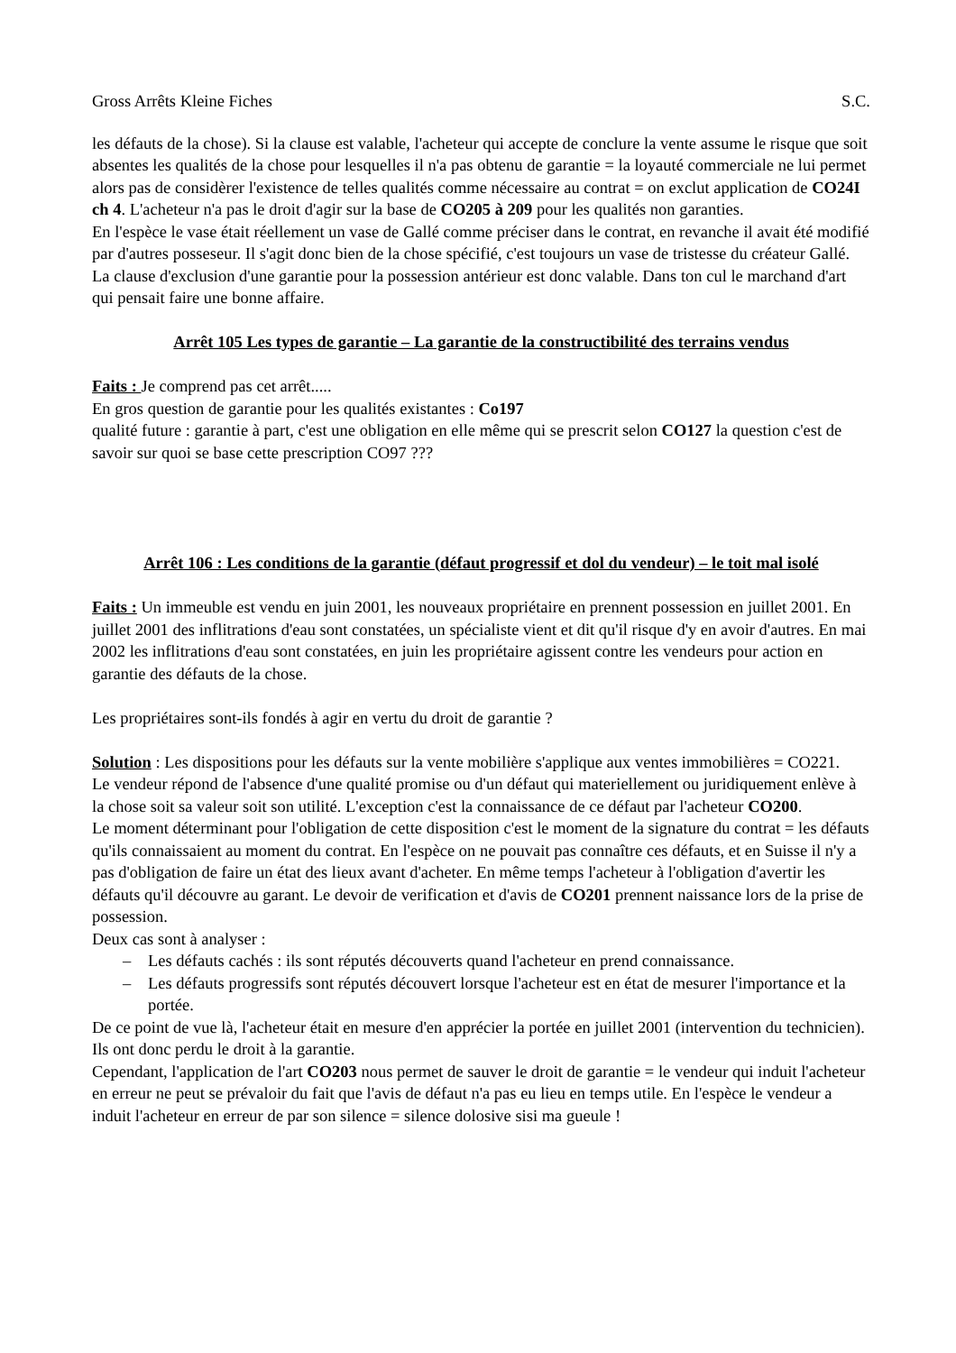Gross Arrêts Kleine Fiches S.C.
les défauts de la chose). Si la clause est valable, l'acheteur qui accepte de conclure la vente assume le risque que soit absentes les qualités de la chose pour lesquelles il n'a pas obtenu de garantie = la loyauté commerciale ne lui permet alors pas de considèrer l'existence de telles qualités comme nécessaire au contrat = on exclut application de CO24I ch 4. L'acheteur n'a pas le droit d'agir sur la base de CO205 à 209 pour les qualités non garanties.
En l'espèce le vase était réellement un vase de Gallé comme préciser dans le contrat, en revanche il avait été modifié par d'autres posseseur. Il s'agit donc bien de la chose spécifié, c'est toujours un vase de tristesse du créateur Gallé. La clause d'exclusion d'une garantie pour la possession antérieur est donc valable. Dans ton cul le marchand d'art qui pensait faire une bonne affaire.
Arrêt 105 Les types de garantie – La garantie de la constructibilité des terrains vendus
Faits : Je comprend pas cet arrêt.....
En gros question de garantie pour les qualités existantes : Co197
qualité future : garantie à part, c'est une obligation en elle même qui se prescrit selon CO127 la question c'est de savoir sur quoi se base cette prescription CO97 ???
Arrêt 106 : Les conditions de la garantie (défaut progressif et dol du vendeur) – le toit mal isolé
Faits : Un immeuble est vendu en juin 2001, les nouveaux propriétaire en prennent possession en juillet 2001. En juillet 2001 des inflitrations d'eau sont constatées, un spécialiste vient et dit qu'il risque d'y en avoir d'autres. En mai 2002 les inflitrations d'eau sont constatées, en juin les propriétaire agissent contre les vendeurs pour action en garantie des défauts de la chose.
Les propriétaires sont-ils fondés à agir en vertu du droit de garantie ?
Solution : Les dispositions pour les défauts sur la vente mobilière s'applique aux ventes immobilières = CO221.
Le vendeur répond de l'absence d'une qualité promise ou d'un défaut qui materiellement ou juridiquement enlève à la chose soit sa valeur soit son utilité. L'exception c'est la connaissance de ce défaut par l'acheteur CO200.
Le moment déterminant pour l'obligation de cette disposition c'est le moment de la signature du contrat = les défauts qu'ils connaissaient au moment du contrat. En l'espèce on ne pouvait pas connaître ces défauts, et en Suisse il n'y a pas d'obligation de faire un état des lieux avant d'acheter. En même temps l'acheteur à l'obligation d'avertir les défauts qu'il découvre au garant. Le devoir de verification et d'avis de CO201 prennent naissance lors de la prise de possession.
Deux cas sont à analyser :
– Les défauts cachés : ils sont réputés découverts quand l'acheteur en prend connaissance.
– Les défauts progressifs sont réputés découvert lorsque l'acheteur est en état de mesurer l'importance et la portée.
De ce point de vue là, l'acheteur était en mesure d'en apprécier la portée en juillet 2001 (intervention du technicien). Ils ont donc perdu le droit à la garantie.
Cependant, l'application de l'art CO203 nous permet de sauver le droit de garantie = le vendeur qui induit l'acheteur en erreur ne peut se prévaloir du fait que l'avis de défaut n'a pas eu lieu en temps utile. En l'espèce le vendeur a induit l'acheteur en erreur de par son silence = silence dolosive sisi ma gueule !